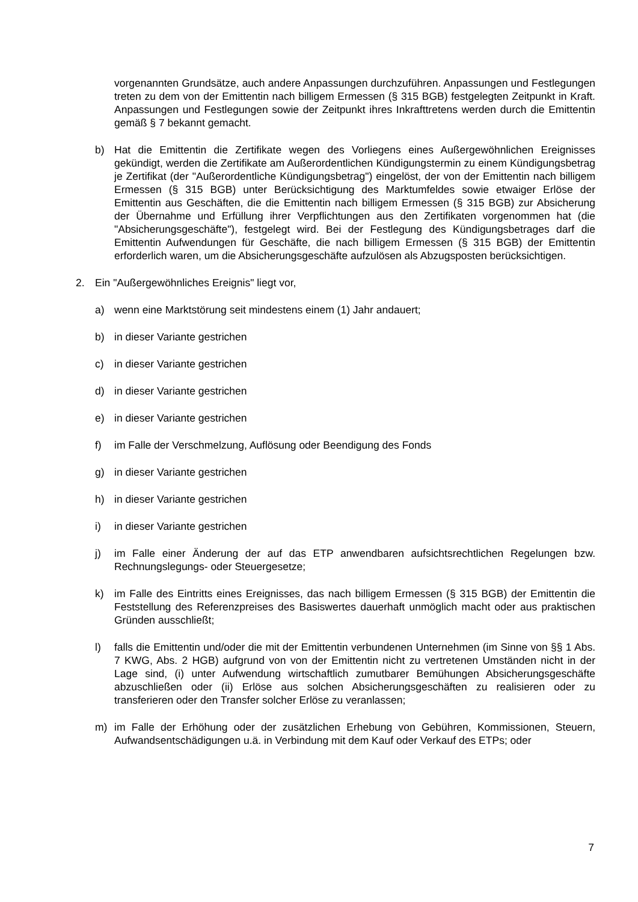vorgenannten Grundsätze, auch andere Anpassungen durchzuführen. Anpassungen und Festlegungen treten zu dem von der Emittentin nach billigem Ermessen (§ 315 BGB) festgelegten Zeitpunkt in Kraft. Anpassungen und Festlegungen sowie der Zeitpunkt ihres Inkrafttretens werden durch die Emittentin gemäß § 7 bekannt gemacht.
b) Hat die Emittentin die Zertifikate wegen des Vorliegens eines Außergewöhnlichen Ereignisses gekündigt, werden die Zertifikate am Außerordentlichen Kündigungstermin zu einem Kündigungsbetrag je Zertifikat (der "Außerordentliche Kündigungsbetrag") eingelöst, der von der Emittentin nach billigem Ermessen (§ 315 BGB) unter Berücksichtigung des Marktumfeldes sowie etwaiger Erlöse der Emittentin aus Geschäften, die die Emittentin nach billigem Ermessen (§ 315 BGB) zur Absicherung der Übernahme und Erfüllung ihrer Verpflichtungen aus den Zertifikaten vorgenommen hat (die "Absicherungsgeschäfte"), festgelegt wird. Bei der Festlegung des Kündigungsbetrages darf die Emittentin Aufwendungen für Geschäfte, die nach billigem Ermessen (§ 315 BGB) der Emittentin erforderlich waren, um die Absicherungsgeschäfte aufzulösen als Abzugsposten berücksichtigen.
2. Ein "Außergewöhnliches Ereignis" liegt vor,
a) wenn eine Marktstörung seit mindestens einem (1) Jahr andauert;
b) in dieser Variante gestrichen
c) in dieser Variante gestrichen
d) in dieser Variante gestrichen
e) in dieser Variante gestrichen
f) im Falle der Verschmelzung, Auflösung oder Beendigung des Fonds
g) in dieser Variante gestrichen
h) in dieser Variante gestrichen
i) in dieser Variante gestrichen
j) im Falle einer Änderung der auf das ETP anwendbaren aufsichtsrechtlichen Regelungen bzw. Rechnungslegungs- oder Steuergesetze;
k) im Falle des Eintritts eines Ereignisses, das nach billigem Ermessen (§ 315 BGB) der Emittentin die Feststellung des Referenzpreises des Basiswertes dauerhaft unmöglich macht oder aus praktischen Gründen ausschließt;
l) falls die Emittentin und/oder die mit der Emittentin verbundenen Unternehmen (im Sinne von §§ 1 Abs. 7 KWG, Abs. 2 HGB) aufgrund von von der Emittentin nicht zu vertretenen Umständen nicht in der Lage sind, (i) unter Aufwendung wirtschaftlich zumutbarer Bemühungen Absicherungsgeschäfte abzuschließen oder (ii) Erlöse aus solchen Absicherungsgeschäften zu realisieren oder zu transferieren oder den Transfer solcher Erlöse zu veranlassen;
m) im Falle der Erhöhung oder der zusätzlichen Erhebung von Gebühren, Kommissionen, Steuern, Aufwandsentschädigungen u.ä. in Verbindung mit dem Kauf oder Verkauf des ETPs; oder
7